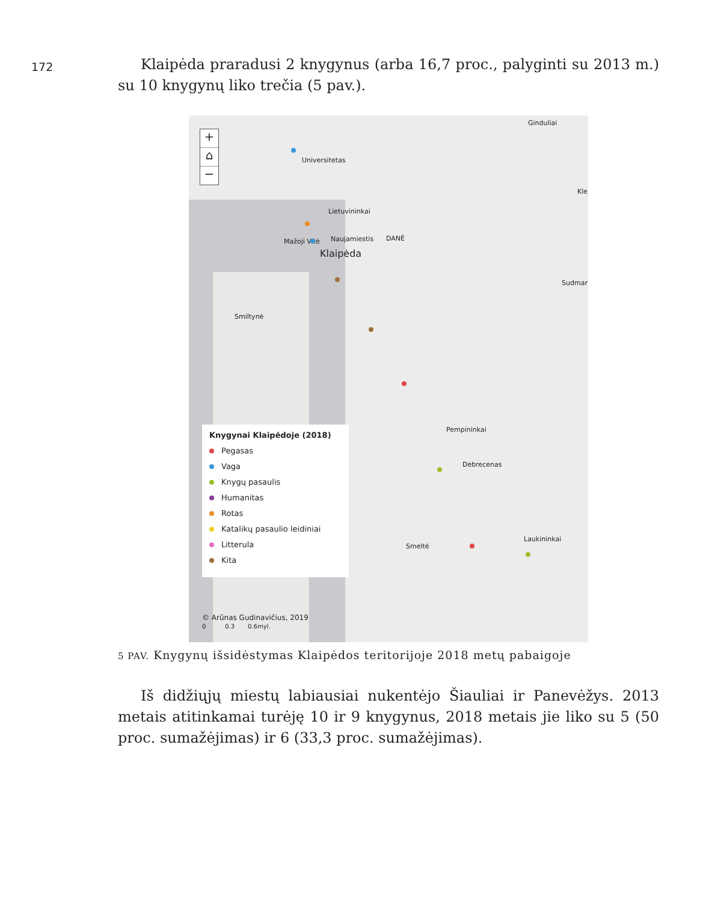172
Klaipėda praradusi 2 knygynus (arba 16,7 proc., palyginti su 2013 m.) su 10 knygynų liko trečia (5 pav.).
+
⌂
−
Ginduliai
Universitetas
Kle
Lietuvininkai
Mažoji Vitė Naujamiestis DANĖ
Klaipėda
Sudmar
Smiltynė
Pempininkai
Debrecenas
Smeltė
Laukininkai
Knygynai Klaipėdoje (2018)
Pegasas
Vaga
Knygų pasaulis
Humanitas
Rotas
Katalikų pasaulio leidiniai
Litterula
Kita
© Arūnas Gudinavičius, 2019
0 0.3 0.6myl.
5 PAV. Knygynų išsidėstymas Klaipėdos teritorijoje 2018 metų pabaigoje
Iš didžiųjų miestų labiausiai nukentėjo Šiauliai ir Panevėžys. 2013 metais atitinkamai turėję 10 ir 9 knygynus, 2018 metais jie liko su 5 (50 proc. sumažėjimas) ir 6 (33,3 proc. sumažėjimas).